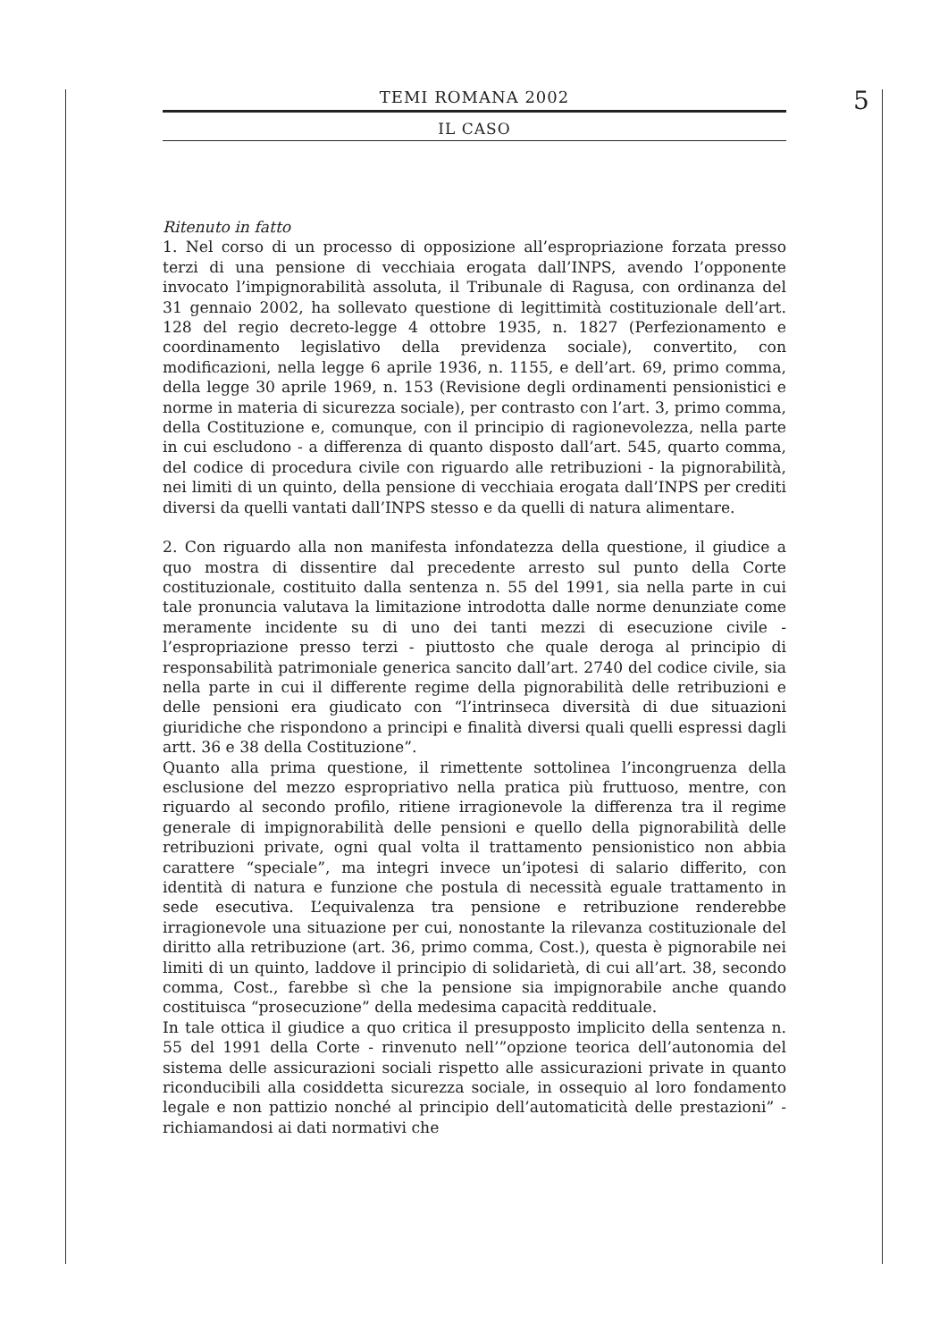TEMI ROMANA 2002
IL CASO
5
Ritenuto in fatto
1. Nel corso di un processo di opposizione all’espropriazione forzata presso terzi di una pensione di vecchiaia erogata dall’INPS, avendo l’opponente invocato l’impignorabilità assoluta, il Tribunale di Ragusa, con ordinanza del 31 gennaio 2002, ha sollevato questione di legittimità costituzionale dell’art. 128 del regio decreto-legge 4 ottobre 1935, n. 1827 (Perfezionamento e coordinamento legislativo della previdenza sociale), convertito, con modificazioni, nella legge 6 aprile 1936, n. 1155, e dell’art. 69, primo comma, della legge 30 aprile 1969, n. 153 (Revisione degli ordinamenti pensionistici e norme in materia di sicurezza sociale), per contrasto con l’art. 3, primo comma, della Costituzione e, comunque, con il principio di ragionevolezza, nella parte in cui escludono - a differenza di quanto disposto dall’art. 545, quarto comma, del codice di procedura civile con riguardo alle retribuzioni - la pignorabilità, nei limiti di un quinto, della pensione di vecchiaia erogata dall’INPS per crediti diversi da quelli vantati dall’INPS stesso e da quelli di natura alimentare.
2. Con riguardo alla non manifesta infondatezza della questione, il giudice a quo mostra di dissentire dal precedente arresto sul punto della Corte costituzionale, costituito dalla sentenza n. 55 del 1991, sia nella parte in cui tale pronuncia valutava la limitazione introdotta dalle norme denunziate come meramente incidente su di uno dei tanti mezzi di esecuzione civile - l’espropriazione presso terzi - piuttosto che quale deroga al principio di responsabilità patrimoniale generica sancito dall’art. 2740 del codice civile, sia nella parte in cui il differente regime della pignorabilità delle retribuzioni e delle pensioni era giudicato con “l’intrinseca diversità di due situazioni giuridiche che rispondono a principi e finalità diversi quali quelli espressi dagli artt. 36 e 38 della Costituzione”.
Quanto alla prima questione, il rimettente sottolinea l’incongruenza della esclusione del mezzo espropriativo nella pratica più fruttuoso, mentre, con riguardo al secondo profilo, ritiene irragionevole la differenza tra il regime generale di impignorabilità delle pensioni e quello della pignorabilità delle retribuzioni private, ogni qual volta il trattamento pensionistico non abbia carattere “speciale”, ma integri invece un’ipotesi di salario differito, con identità di natura e funzione che postula di necessità eguale trattamento in sede esecutiva. L’equivalenza tra pensione e retribuzione renderebbe irragionevole una situazione per cui, nonostante la rilevanza costituzionale del diritto alla retribuzione (art. 36, primo comma, Cost.), questa è pignorabile nei limiti di un quinto, laddove il principio di solidarietà, di cui all’art. 38, secondo comma, Cost., farebbe sì che la pensione sia impignorabile anche quando costituisca “prosecuzione” della medesima capacità reddituale.
In tale ottica il giudice a quo critica il presupposto implicito della sentenza n. 55 del 1991 della Corte - rinvenuto nell’”opzione teorica dell’autonomia del sistema delle assicurazioni sociali rispetto alle assicurazioni private in quanto riconducibili alla cosiddetta sicurezza sociale, in ossequio al loro fondamento legale e non pattizio nonché al principio dell’automaticità delle prestazioni” - richiamandosi ai dati normativi che